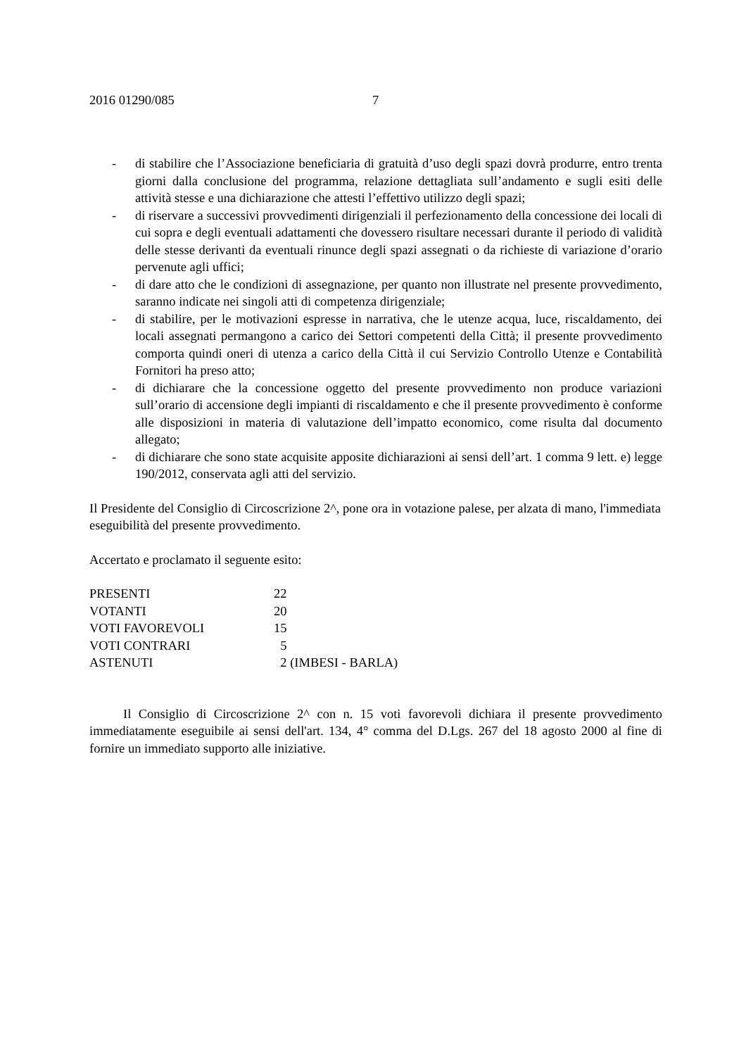2016 01290/085 7
- di stabilire che l’Associazione beneficiaria di gratuità d’uso degli spazi dovrà produrre, entro trenta giorni dalla conclusione del programma, relazione dettagliata sull’andamento e sugli esiti delle attività stesse e una dichiarazione che attesti l’effettivo utilizzo degli spazi;
- di riservare a successivi provvedimenti dirigenziali il perfezionamento della concessione dei locali di cui sopra e degli eventuali adattamenti che dovessero risultare necessari durante il periodo di validità delle stesse derivanti da eventuali rinunce degli spazi assegnati o da richieste di variazione d’orario pervenute agli uffici;
- di dare atto che le condizioni di assegnazione, per quanto non illustrate nel presente provvedimento, saranno indicate nei singoli atti di competenza dirigenziale;
- di stabilire, per le motivazioni espresse in narrativa, che le utenze acqua, luce, riscaldamento, dei locali assegnati permangono a carico dei Settori competenti della Città; il presente provvedimento comporta quindi oneri di utenza a carico della Città il cui Servizio Controllo Utenze e Contabilità Fornitori ha preso atto;
- di dichiarare che la concessione oggetto del presente provvedimento non produce variazioni sull’orario di accensione degli impianti di riscaldamento e che il presente provvedimento è conforme alle disposizioni in materia di valutazione dell’impatto economico, come risulta dal documento allegato;
- di dichiarare che sono state acquisite apposite dichiarazioni ai sensi dell’art. 1 comma 9 lett. e) legge 190/2012, conservata agli atti del servizio.
Il Presidente del Consiglio di Circoscrizione 2^, pone ora in votazione palese, per alzata di mano, l'immediata eseguibilità del presente provvedimento.
Accertato e proclamato il seguente esito:
| PRESENTI | 22 |
| VOTANTI | 20 |
| VOTI FAVOREVOLI | 15 |
| VOTI CONTRARI | 5 |
| ASTENUTI | 2 (IMBESI - BARLA) |
Il Consiglio di Circoscrizione 2^ con n. 15 voti favorevoli dichiara il presente provvedimento immediatamente eseguibile ai sensi dell'art. 134, 4° comma del D.Lgs. 267 del 18 agosto 2000 al fine di fornire un immediato supporto alle iniziative.